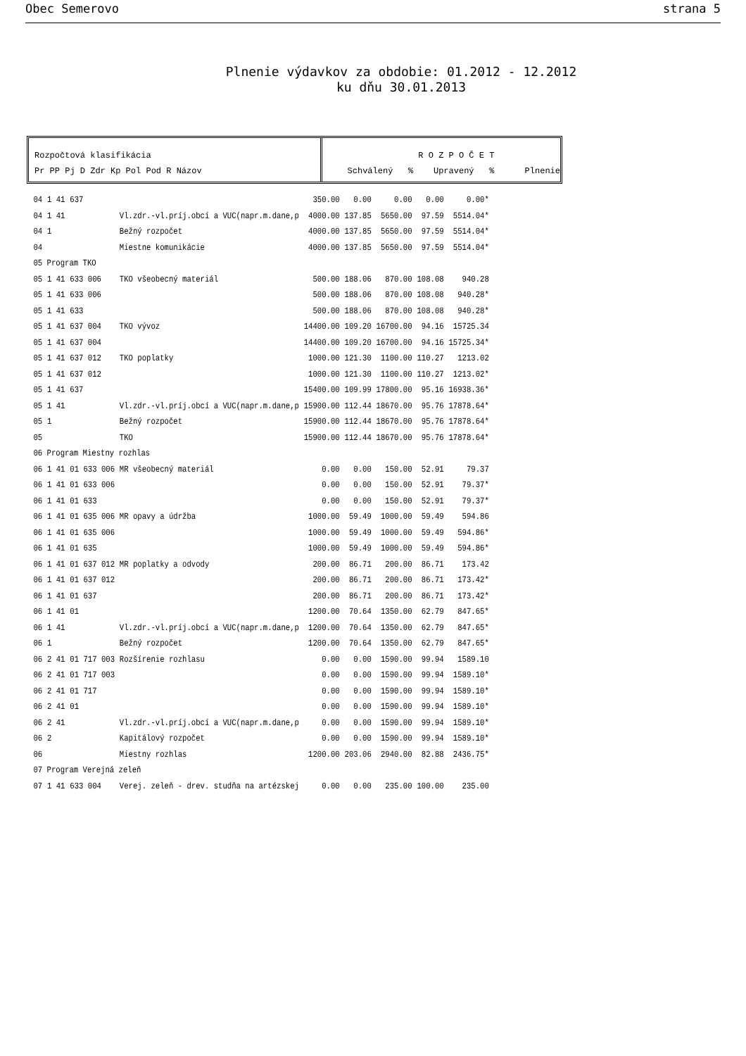Obec Semerovo strana 5
Plnenie výdavkov za obdobie: 01.2012 - 12.2012
ku dňu 30.01.2013
Rozpočtová klasifikácia
Pr PP Pj D Zdr Kp Pol Pod R Názov
R O Z P O Č E T Schválený % Upravený % Plnenie
| 04 | 1 41 | 637 | | 350.00 | 0.00 | 0.00 | 0.00 | 0.00* |
| 04 | 1 41 | | Vl.zdr.-vl.príj.obcí a VUC(napr.m.dane,p | 4000.00 | 137.85 | 5650.00 | 97.59 | 5514.04* |
| 04 | 1 | | Bežný rozpočet | 4000.00 | 137.85 | 5650.00 | 97.59 | 5514.04* |
| 04 | | | Miestne komunikácie | 4000.00 | 137.85 | 5650.00 | 97.59 | 5514.04* |
| 05 Program TKO | | | | | | | | |
| 05 | 1 41 | 633 006 | TKO všeobecný materiál | 500.00 | 188.06 | 870.00 | 108.08 | 940.28 |
| 05 | 1 41 | 633 006 | | 500.00 | 188.06 | 870.00 | 108.08 | 940.28* |
| 05 | 1 41 | 633 | | 500.00 | 188.06 | 870.00 | 108.08 | 940.28* |
| 05 | 1 41 | 637 004 | TKO vývoz | 14400.00 | 109.20 | 16700.00 | 94.16 | 15725.34 |
| 05 | 1 41 | 637 004 | | 14400.00 | 109.20 | 16700.00 | 94.16 | 15725.34* |
| 05 | 1 41 | 637 012 | TKO poplatky | 1000.00 | 121.30 | 1100.00 | 110.27 | 1213.02 |
| 05 | 1 41 | 637 012 | | 1000.00 | 121.30 | 1100.00 | 110.27 | 1213.02* |
| 05 | 1 41 | 637 | | 15400.00 | 109.99 | 17800.00 | 95.16 | 16938.36* |
| 05 | 1 41 | | Vl.zdr.-vl.príj.obcí a VUC(napr.m.dane,p | 15900.00 | 112.44 | 18670.00 | 95.76 | 17878.64* |
| 05 | 1 | | Bežný rozpočet | 15900.00 | 112.44 | 18670.00 | 95.76 | 17878.64* |
| 05 | | | TKO | 15900.00 | 112.44 | 18670.00 | 95.76 | 17878.64* |
| 06 Program Miestny rozhlas | | | | | | | | |
| 06 | 1 41 | 01 633 006 | MR všeobecný materiál | 0.00 | 0.00 | 150.00 | 52.91 | 79.37 |
| 06 | 1 41 | 01 633 006 | | 0.00 | 0.00 | 150.00 | 52.91 | 79.37* |
| 06 | 1 41 | 01 633 | | 0.00 | 0.00 | 150.00 | 52.91 | 79.37* |
| 06 | 1 41 | 01 635 006 | MR opavy a údržba | 1000.00 | 59.49 | 1000.00 | 59.49 | 594.86 |
| 06 | 1 41 | 01 635 006 | | 1000.00 | 59.49 | 1000.00 | 59.49 | 594.86* |
| 06 | 1 41 | 01 635 | | 1000.00 | 59.49 | 1000.00 | 59.49 | 594.86* |
| 06 | 1 41 | 01 637 012 | MR poplatky a odvody | 200.00 | 86.71 | 200.00 | 86.71 | 173.42 |
| 06 | 1 41 | 01 637 012 | | 200.00 | 86.71 | 200.00 | 86.71 | 173.42* |
| 06 | 1 41 | 01 637 | | 200.00 | 86.71 | 200.00 | 86.71 | 173.42* |
| 06 | 1 41 | 01 | | 1200.00 | 70.64 | 1350.00 | 62.79 | 847.65* |
| 06 | 1 41 | | Vl.zdr.-vl.príj.obcí a VUC(napr.m.dane,p | 1200.00 | 70.64 | 1350.00 | 62.79 | 847.65* |
| 06 | 1 | | Bežný rozpočet | 1200.00 | 70.64 | 1350.00 | 62.79 | 847.65* |
| 06 | 2 41 | 01 717 003 | Rozšírenie rozhlasu | 0.00 | 0.00 | 1590.00 | 99.94 | 1589.10 |
| 06 | 2 41 | 01 717 003 | | 0.00 | 0.00 | 1590.00 | 99.94 | 1589.10* |
| 06 | 2 41 | 01 717 | | 0.00 | 0.00 | 1590.00 | 99.94 | 1589.10* |
| 06 | 2 41 | 01 | | 0.00 | 0.00 | 1590.00 | 99.94 | 1589.10* |
| 06 | 2 41 | | Vl.zdr.-vl.príj.obcí a VUC(napr.m.dane,p | 0.00 | 0.00 | 1590.00 | 99.94 | 1589.10* |
| 06 | 2 | | Kapitálový rozpočet | 0.00 | 0.00 | 1590.00 | 99.94 | 1589.10* |
| 06 | | | Miestny rozhlas | 1200.00 | 203.06 | 2940.00 | 82.88 | 2436.75* |
| 07 Program Verejná zeleň | | | | | | | | |
| 07 | 1 41 | 633 004 | Verej. zeleň - drev. studňa na artézskej | 0.00 | 0.00 | 235.00 | 100.00 | 235.00 |